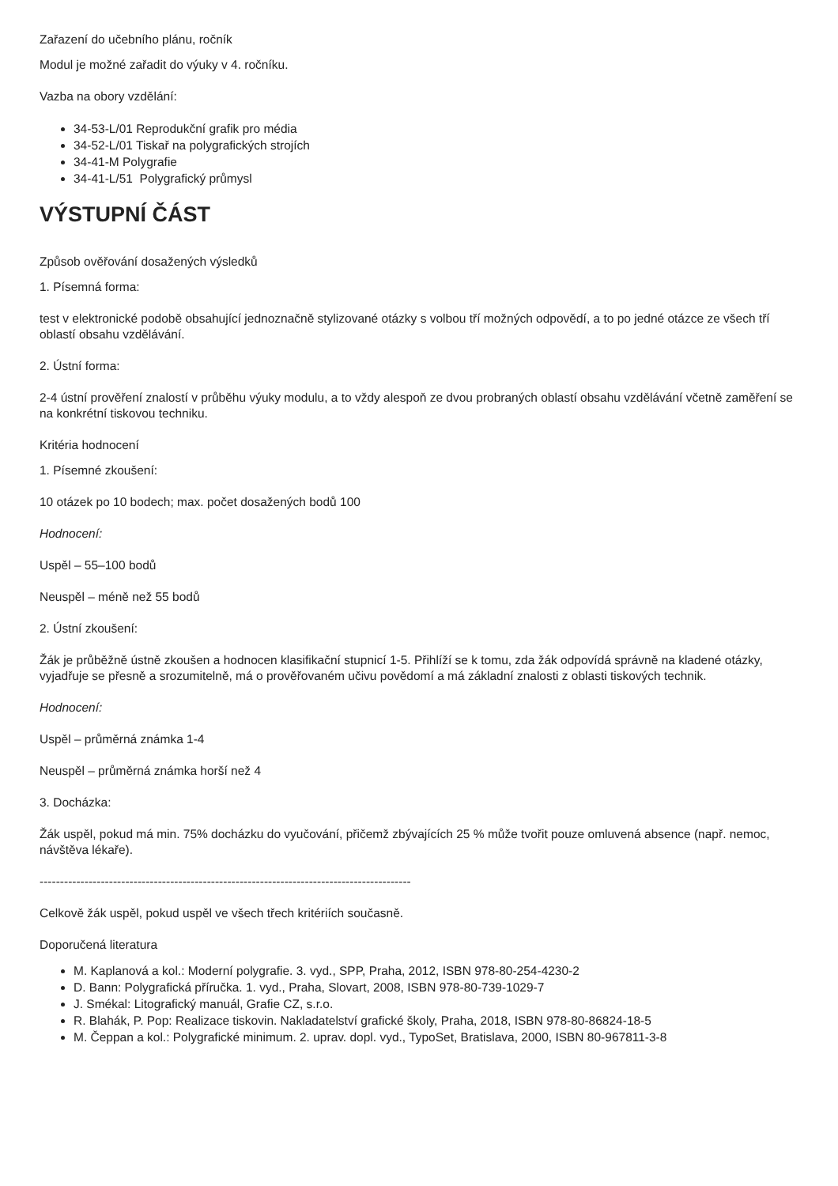Zařazení do učebního plánu, ročník
Modul je možné zařadit do výuky v 4. ročníku.
Vazba na obory vzdělání:
34-53-L/01 Reprodukční grafik pro média
34-52-L/01 Tiskař na polygrafických strojích
34-41-M Polygrafie
34-41-L/51 Polygrafický průmysl
VÝSTUPNÍ ČÁST
Způsob ověřování dosažených výsledků
1. Písemná forma:
test v elektronické podobě obsahující jednoznačně stylizované otázky s volbou tří možných odpovědí, a to po jedné otázce ze všech tří oblastí obsahu vzdělávání.
2. Ústní forma:
2-4 ústní prověření znalostí v průběhu výuky modulu, a to vždy alespoň ze dvou probraných oblastí obsahu vzdělávání včetně zaměření se na konkrétní tiskovou techniku.
Kritéria hodnocení
1. Písemné zkoušení:
10 otázek po 10 bodech; max. počet dosažených bodů 100
Hodnocení:
Uspěl – 55–100 bodů
Neuspěl – méně než 55 bodů
2. Ústní zkoušení:
Žák je průběžně ústně zkoušen a hodnocen klasifikační stupnicí 1-5. Přihlíží se k tomu, zda žák odpovídá správně na kladené otázky, vyjadřuje se přesně a srozumitelně, má o prověřovaném učivu povědomí a má základní znalosti z oblasti tiskových technik.
Hodnocení:
Uspěl – průměrná známka 1-4
Neuspěl – průměrná známka horší než 4
3. Docházka:
Žák uspěl, pokud má min. 75% docházku do vyučování, přičemž zbývajících 25 % může tvořit pouze omluvená absence (např. nemoc, návštěva lékaře).
-------------------------------------------------------------------------------------------
Celkově žák uspěl, pokud uspěl ve všech třech kritériích současně.
Doporučená literatura
M. Kaplanová a kol.: Moderní polygrafie. 3. vyd., SPP, Praha, 2012, ISBN 978-80-254-4230-2
D. Bann: Polygrafická příručka. 1. vyd., Praha, Slovart, 2008, ISBN 978-80-739-1029-7
J. Smékal: Litografický manuál, Grafie CZ, s.r.o.
R. Blahák, P. Pop: Realizace tiskovin. Nakladatelství grafické školy, Praha, 2018, ISBN 978-80-86824-18-5
M. Čeppan a kol.: Polygrafické minimum. 2. uprav. dopl. vyd., TypoSet, Bratislava, 2000, ISBN 80-967811-3-8